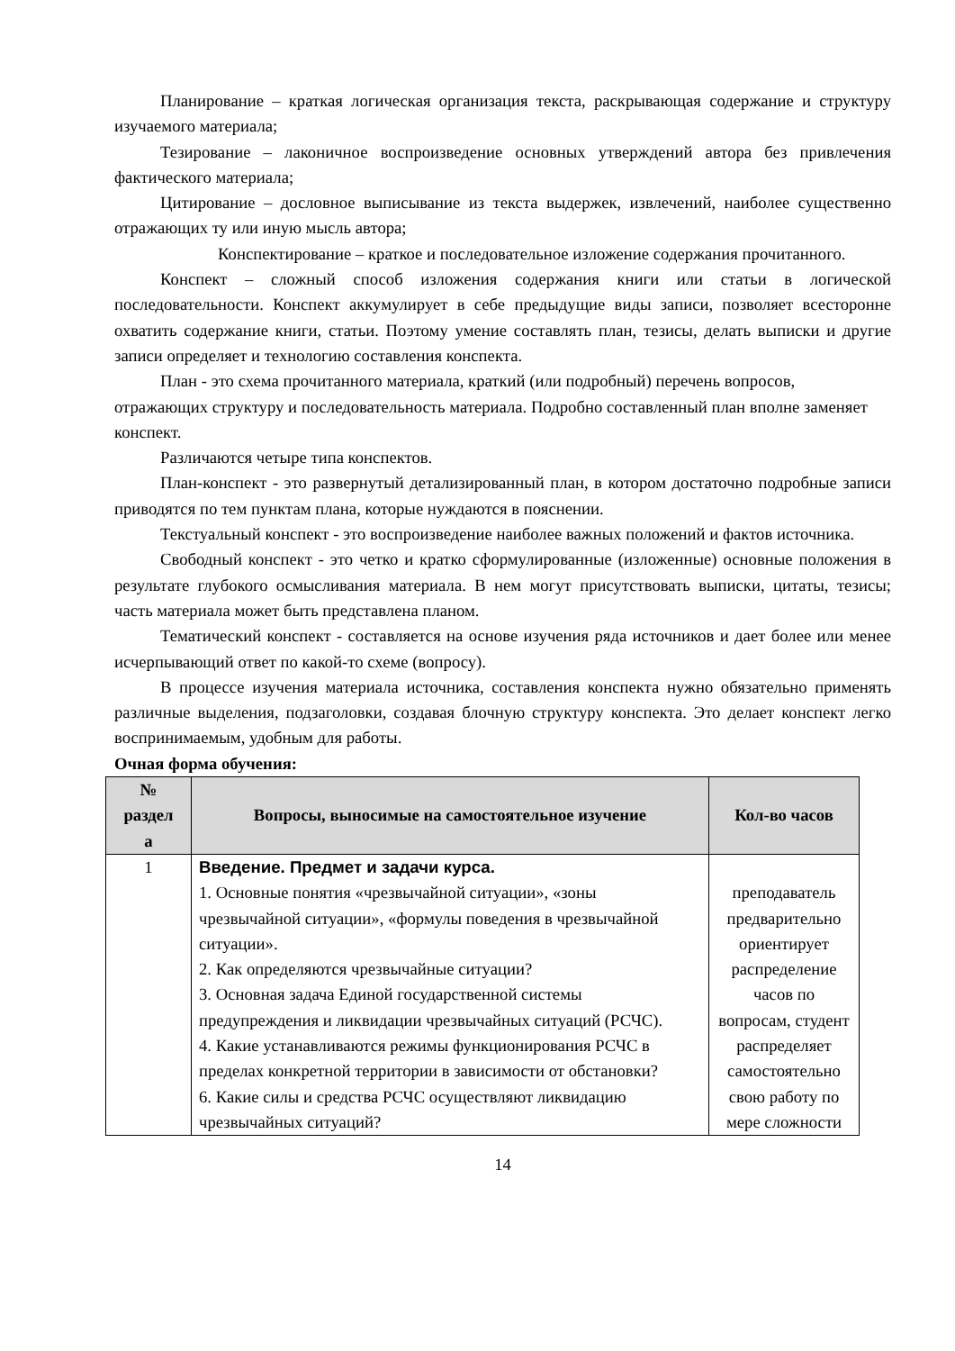Планирование – краткая логическая организация текста, раскрывающая содержание и структуру изучаемого материала;
Тезирование – лаконичное воспроизведение основных утверждений автора без привлечения фактического материала;
Цитирование – дословное выписывание из текста выдержек, извлечений, наиболее существенно отражающих ту или иную мысль автора;
Конспектирование – краткое и последовательное изложение содержания прочитанного.
Конспект – сложный способ изложения содержания книги или статьи в логической последовательности. Конспект аккумулирует в себе предыдущие виды записи, позволяет всесторонне охватить содержание книги, статьи. Поэтому умение составлять план, тезисы, делать выписки и другие записи определяет и технологию составления конспекта.
План - это схема прочитанного материала, краткий (или подробный) перечень вопросов, отражающих структуру и последовательность материала. Подробно составленный план вполне заменяет конспект.
Различаются четыре типа конспектов.
План-конспект - это развернутый детализированный план, в котором достаточно подробные записи приводятся по тем пунктам плана, которые нуждаются в пояснении.
Текстуальный конспект - это воспроизведение наиболее важных положений и фактов источника.
Свободный конспект - это четко и кратко сформулированные (изложенные) основные положения в результате глубокого осмысливания материала. В нем могут присутствовать выписки, цитаты, тезисы; часть материала может быть представлена планом.
Тематический конспект - составляется на основе изучения ряда источников и дает более или менее исчерпывающий ответ по какой-то схеме (вопросу).
В процессе изучения материала источника, составления конспекта нужно обязательно применять различные выделения, подзаголовки, создавая блочную структуру конспекта. Это делает конспект легко воспринимаемым, удобным для работы.
Очная форма обучения:
| № раздел а | Вопросы, выносимые на самостоятельное изучение | Кол-во часов |
| --- | --- | --- |
| 1 | Введение. Предмет и задачи курса. 1. Основные понятия «чрезвычайной ситуации», «зоны чрезвычайной ситуации», «формулы поведения в чрезвычайной ситуации». 2. Как определяются чрезвычайные ситуации? 3. Основная задача Единой государственной системы предупреждения и ликвидации чрезвычайных ситуаций (РСЧС). 4. Какие устанавливаются режимы функционирования РСЧС в пределах конкретной территории в зависимости от обстановки? 6. Какие силы и средства РСЧС осуществляют ликвидацию чрезвычайных ситуаций? | преподаватель предварительно ориентирует распределение часов по вопросам, студент распределяет самостоятельно свою работу по мере сложности |
14